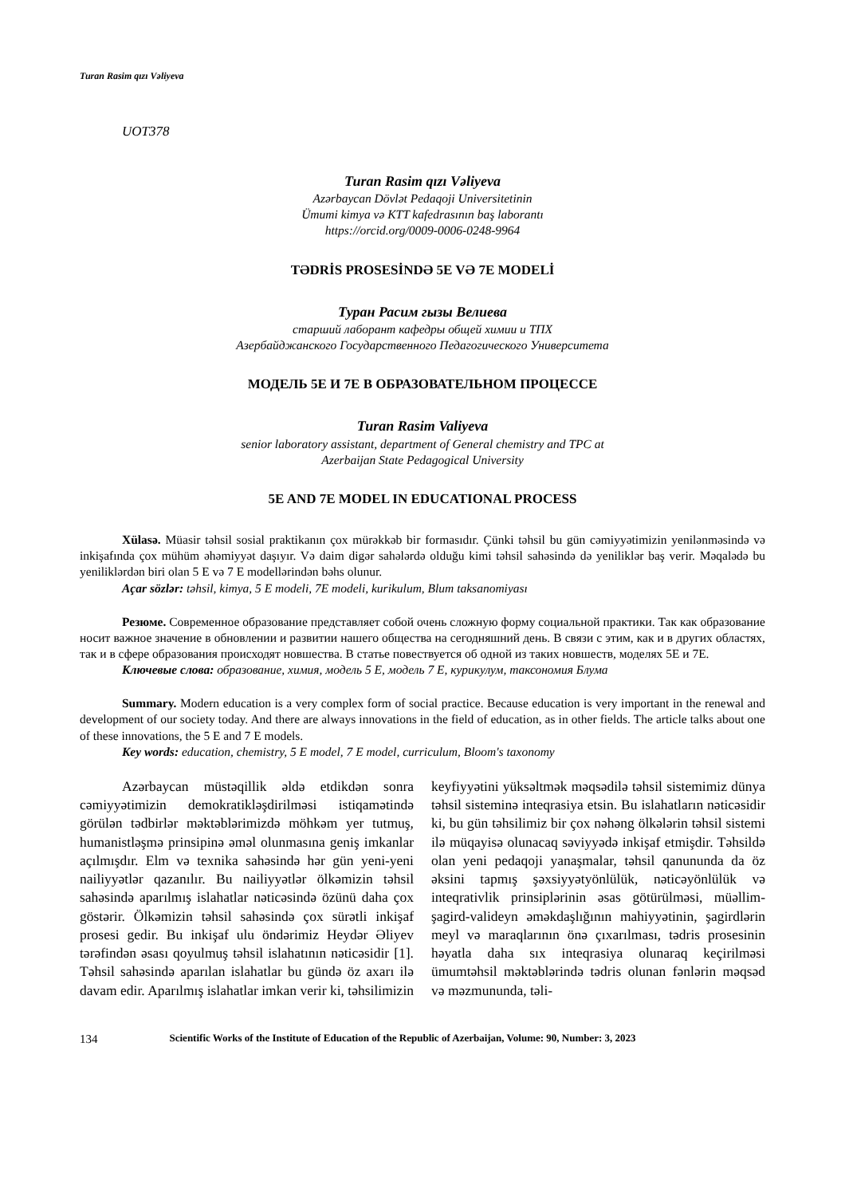Turan Rasim qızı Vəliyeva
UOT378
Turan Rasim qızı Vəliyeva
Azərbaycan Dövlət Pedaqoji Universitetinin
Ümumi kimya və KTT kafedrasının baş laborantı
https://orcid.org/0009-0006-0248-9964
TƏDRİS PROSESİNDƏ 5E VƏ 7E MODELİ
Туран Расим гызы Велиева
старший лаборант кафедры общей химии и ТПХ
Азербайджанского Государственного Педагогического Университета
МОДЕЛЬ 5E И 7E В ОБРАЗОВАТЕЛЬНОМ ПРОЦЕССЕ
Turan Rasim Valiyeva
senior laboratory assistant, department of General chemistry and TPC at
Azerbaijan State Pedagogical University
5E AND 7E MODEL IN EDUCATIONAL PROCESS
Xülasə. Müasir təhsil sosial praktikanın çox mürəkkəb bir formasıdır. Çünki təhsil bu gün cəmiyyətimizin yenilənməsində və inkişafında çox mühüm əhəmiyyət daşıyır. Və daim digər sahələrdə olduğu kimi təhsil sahəsində də yeniliklər baş verir. Məqalədə bu yeniliklərdən biri olan 5 E və 7 E modellərindən bəhs olunur.
Açar sözlər: təhsil, kimya, 5 E modeli, 7E modeli, kurikulum, Blum taksanomiyası
Резюме. Современное образование представляет собой очень сложную форму социальной практики. Так как образование носит важное значение в обновлении и развитии нашего общества на сегодняшний день. В связи с этим, как и в других областях, так и в сфере образования происходят новшества. В статье повествуется об одной из таких новшеств, моделях 5E и 7E.
Ключевые слова: образование, химия, модель 5 E, модель 7 E, курикулум, таксономия Блума
Summary. Modern education is a very complex form of social practice. Because education is very important in the renewal and development of our society today. And there are always innovations in the field of education, as in other fields. The article talks about one of these innovations, the 5 E and 7 E models.
Key words: education, chemistry, 5 E model, 7 E model, curriculum, Bloom's taxonomy
Azərbaycan müstəqillik əldə etdikdən sonra cəmiyyətimizin demokratikləşdirilməsi istiqamətində görülən tədbirlər məktəblərimizdə möhkəm yer tutmuş, humanistləşmə prinsipinə əməl olunmasına geniş imkanlar açılmışdır. Elm və texnika sahəsində hər gün yeni-yeni nailiyyətlər qazanılır. Bu nailiyyətlər ölkəmizin təhsil sahəsində aparılmış islahatlar nəticəsində özünü daha çox göstərir. Ölkəmizin təhsil sahəsində çox sürətli inkişaf prosesi gedir. Bu inkişaf ulu öndərimiz Heydər Əliyev tərəfindən əsası qoyulmuş təhsil islahatının nəticəsidir [1]. Təhsil sahəsində aparılan islahatlar bu gündə öz axarı ilə davam edir. Aparılmış islahatlar imkan verir ki, təhsilimizin keyfiyyətini yüksəltmək məqsədilə təhsil sistemimiz dünya təhsil sisteminə inteqrasiya etsin. Bu islahatların nəticəsidir ki, bu gün təhsilimiz bir çox nəhəng ölkələrin təhsil sistemi ilə müqayisə olunacaq səviyyədə inkişaf etmişdir. Təhsildə olan yeni pedaqoji yanaşmalar, təhsil qanununda da öz əksini tapmış şəxsiyyətyönlülük, nəticəyönlülük və inteqrativlik prinsiplərinin əsas götürülməsi, müəllim-şagird-valideyn əməkdaşlığının mahiyyətinin, şagirdlərin meyl və maraqlarının önə çıxarılması, tədris prosesinin həyatla daha sıx inteqrasiya olunaraq keçirilməsi ümumtəhsil məktəblərində tədris olunan fənlərin məqsəd və məzmununda, təli-
134 Scientific Works of the Institute of Education of the Republic of Azerbaijan, Volume: 90, Number: 3, 2023